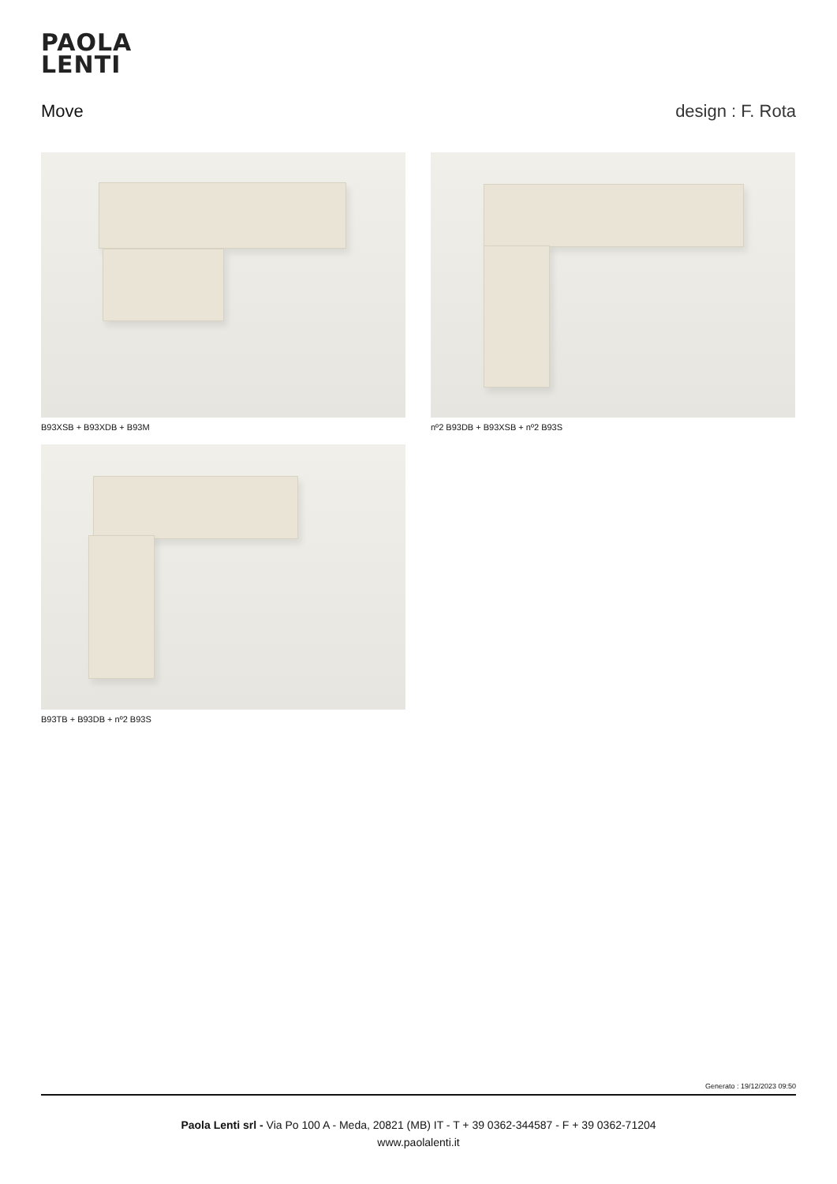PAOLA
LENTI
Move design : F. Rota
B93XSB + B93XDB + B93M nº2 B93DB + B93XSB + nº2 B93S
B93TB + B93DB + nº2 B93S
Generato : 19/12/2023 09:50
Paola Lenti srl - Via Po 100 A - Meda, 20821 (MB) IT - T + 39 0362-344587 - F + 39 0362-71204
www.paolalenti.it